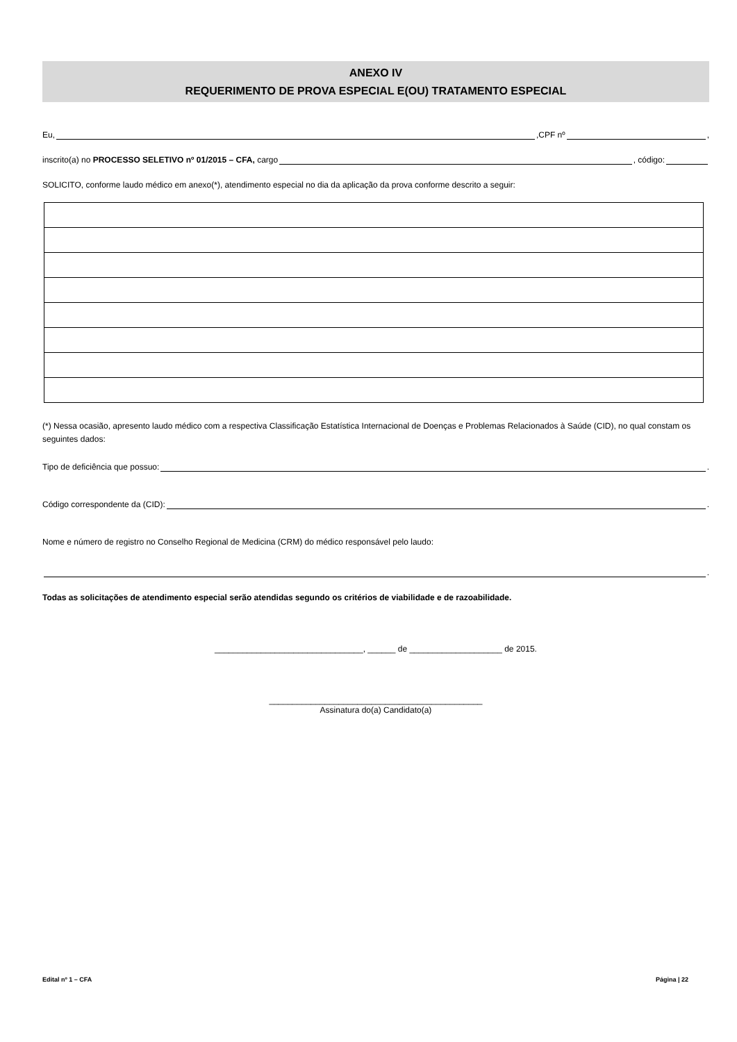ANEXO IV
REQUERIMENTO DE PROVA ESPECIAL E(OU) TRATAMENTO ESPECIAL
Eu, ,CPF nº ,
inscrito(a) no PROCESSO SELETIVO nº 01/2015 – CFA, cargo , código:
SOLICITO, conforme laudo médico em anexo(*), atendimento especial no dia da aplicação da prova conforme descrito a seguir:
(*) Nessa ocasião, apresento laudo médico com a respectiva Classificação Estatística Internacional de Doenças e Problemas Relacionados à Saúde (CID), no qual constam os seguintes dados:
Tipo de deficiência que possuo: .
Código correspondente da (CID): .
Nome e número de registro no Conselho Regional de Medicina (CRM) do médico responsável pelo laudo:
.
Todas as solicitações de atendimento especial serão atendidas segundo os critérios de viabilidade e de razoabilidade.
________________________________, ______ de ____________________ de 2015.
______________________________________________
Assinatura do(a) Candidato(a)
Edital nº 1 – CFA Página | 22